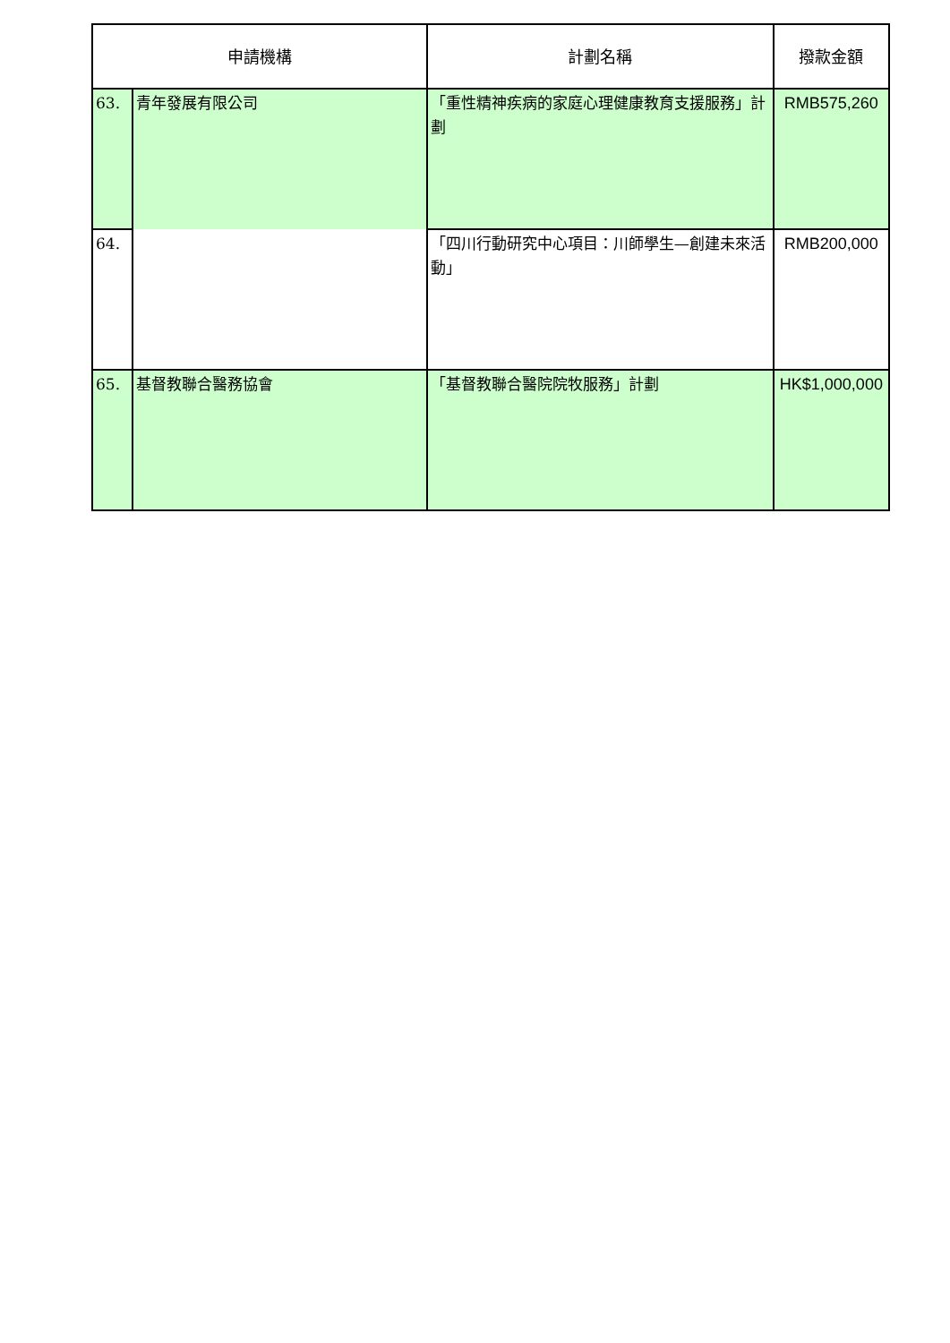| 申請機構 | | 計劃名稱 | 撥款金額 |
| --- | --- | --- | --- |
| 63. | 青年發展有限公司 | 「重性精神疾病的家庭心理健康教育支援服務」計劃 | RMB575,260 |
| 64. | | 「四川行動研究中心項目：川師學生—創建未來活動」 | RMB200,000 |
| 65. | 基督教聯合醫務協會 | 「基督教聯合醫院院牧服務」計劃 | HK$1,000,000 |